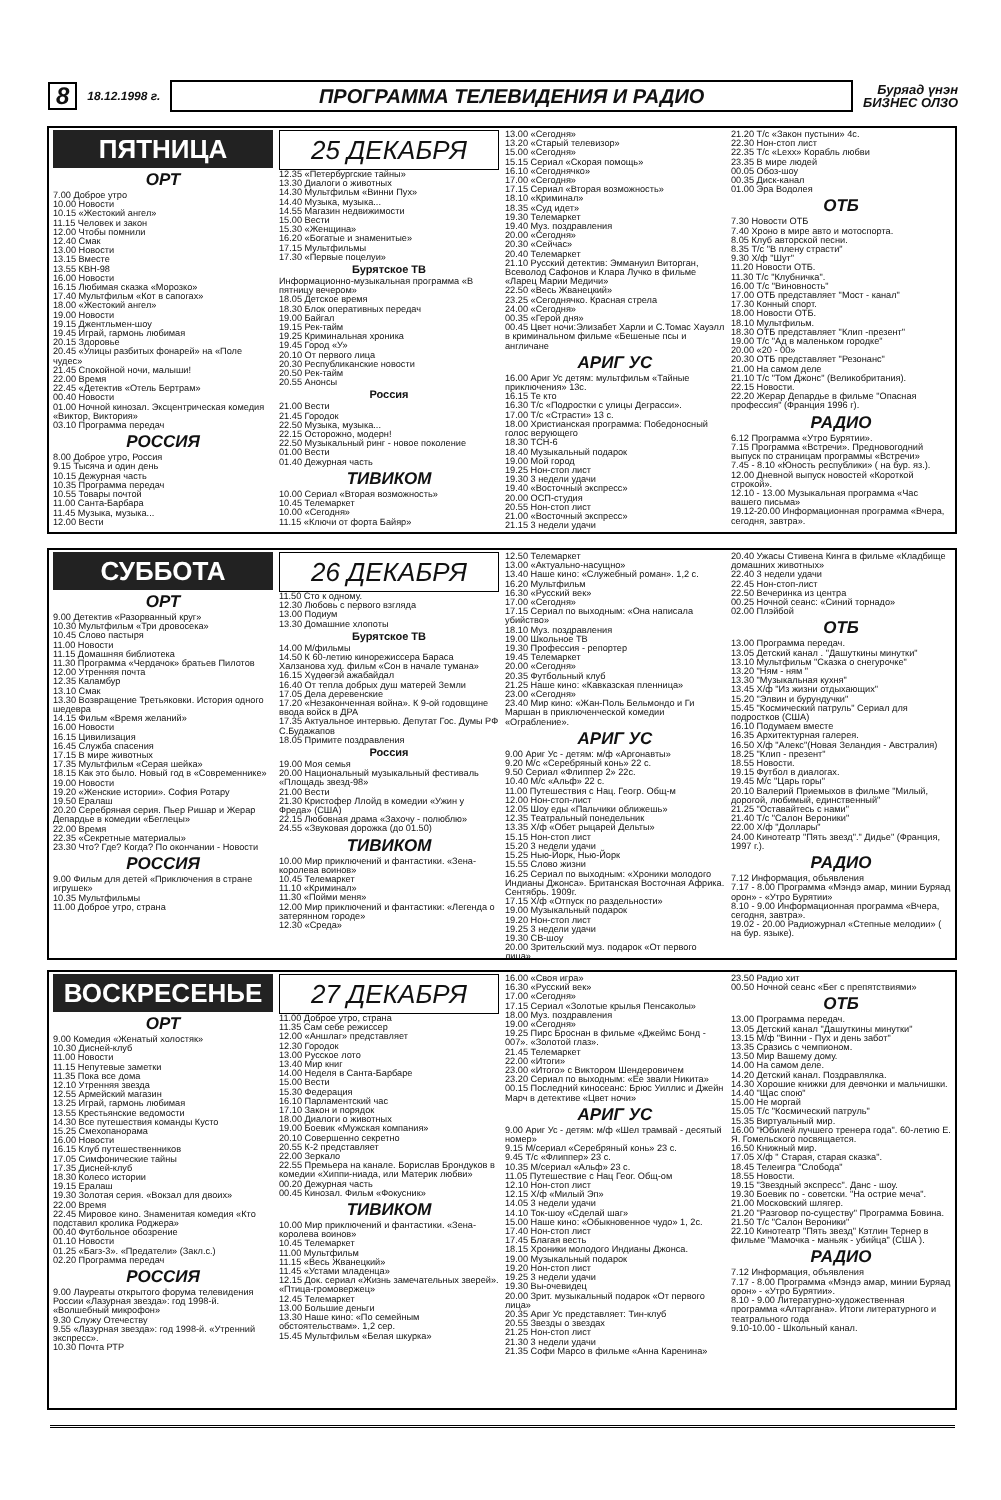8 18.12.1998 г.
ПРОГРАММА ТЕЛЕВИДЕНИЯ И РАДИО
Буряад үнэн
БИЗНЕС ОЛЗО
ПЯТНИЦА
ОРТ
7.00 Доброе утро
10.00 Новости
10.15 «Жестокий ангел»
11.15 Человек и закон
12.00 Чтобы помнили
12.40 Смак
13.00 Новости
13.15 Вместе
13.55 КВН-98
16.00 Новости
16.15 Любимая сказка «Морозко»
17.40 Мультфильм «Кот в сапогах»
18.00 «Жестокий ангел»
19.00 Новости
19.15 Джентльмен-шоу
19.45 Играй, гармонь любимая
20.15 Здоровье
20.45 «Улицы разбитых фонарей» на «Поле чудес»
21.45 Спокойной ночи, малыши!
22.00 Время
22.45 «Детектив «Отель Бертрам»
00.40 Новости
01.00 Ночной кинозал. Эксцентрическая комедия «Виктор, Виктория»
03.10 Программа передач
РОССИЯ
8.00 Доброе утро, Россия
9.15 Тысяча и один день
10.15 Дежурная часть
10.35 Программа передач
10.55 Товары почтой
11.00 Санта-Барбара
11.45 Музыка, музыка...
12.00 Вести
25 ДЕКАБРЯ
12.35 «Петербургские тайны»
13.30 Диалоги о животных
14.30 Мультфильм «Винни Пух»
14.40 Музыка, музыка...
14.55 Магазин недвижимости
15.00 Вести
15.30 «Женщина»
16.20 «Богатые и знаменитые»
17.15 Мультфильмы
17.30 «Первые поцелуи»
Бурятское ТВ
Информационно-музыкальная программа «В пятницу вечером»
18.05 Детское время
18.30 Блок оперативных передач
19.00 Байгал
19.15 Рек-тайм
19.25 Криминальная хроника
19.45 Город «У»
20.10 От первого лица
20.30 Республиканские новости
20.50 Рек-тайм
20.55 Анонсы
Россия
21.00 Вести
21.45 Городок
22.50 Музыка, музыка...
22.15 Осторожно, модерн!
22.50 Музыкальный ринг - новое поколение
01.00 Вести
01.40 Дежурная часть
ТИВИКОМ
10.00 Сериал «Вторая возможность»
10.45 Телемаркет
10.00 «Сегодня»
11.15 «Ключи от форта Байяр»
13.00 «Сегодня»
13.20 «Старый телевизор»
15.00 «Сегодня»
15.15 Сериал «Скорая помощь»
16.10 «Сегоднячко»
17.00 «Сегодня»
17.15 Сериал «Вторая возможность»
18.10 «Криминал»
18.35 «Суд идет»
19.30 Телемаркет
19.40 Муз. поздравления
20.00 «Сегодня»
20.30 «Сейчас»
20.40 Телемаркет
21.10 Русский детектив: Эммануил Виторган, Всеволод Сафонов и Клара Лучко в фильме «Ларец Марии Медичи»
22.50 «Весь Жванецкий»
23.25 «Сегоднячко. Красная стрела
24.00 «Сегодня»
00.35 «Герой дня»
00.45 Цвет ночи:Элизабет Харли и С.Томас Хауэлл в криминальном фильме «Бешеные псы и англичане
АРИГ УС
16.00 Ариг Ус детям: мультфильм «Тайные приключения» 13с.
16.15 Те кто
16.30 Т/с «Подростки с улицы Деграсси».
17.00 Т/с «Страсти» 13 с.
18.00 Христианская программа: Победоносный голос верующего
18.30 ТСН-6
18.40 Музыкальный подарок
19.00 Мой город
19.25 Нон-стоп лист
19.30 3 недели удачи
19.40 «Восточный экспресс»
20.00 ОСП-студия
20.55 Нон-стоп лист
21.00 «Восточный экспресс»
21.15 3 недели удачи
21.20 Т/с «Закон пустыни» 4с.
22.30 Нон-стоп лист
22.35 Т/с «Lexx» Корабль любви
23.35 В мире людей
00.05 Обоз-шоу
00.35 Диск-канал
01.00 Эра Водолея
ОТБ
7.30 Новости ОТБ
7.40 Хроно в мире авто и мотоспорта.
8.05 Клуб авторской песни.
8.35 Т/с "В плену страсти"
9.30 Х/ф "Шут"
11.20 Новости ОТБ.
11.30 Т/с "Клубничка".
16.00 Т/с "Виновность"
17.00 ОТБ представляет "Мост - канал"
17.30 Конный спорт.
18.00 Новости ОТБ.
18.10 Мультфильм.
18.30 ОТБ представляет "Клип -презент"
19.00 Т/с "Ад в маленьком городке"
20.00 «20 - 00»
20.30 ОТБ представляет "Резонанс"
21.00 На самом деле
21.10 Т/с "Том Джонс" (Великобритания).
22.15 Новости.
22.20 Жерар Депардье в фильме "Опасная профессия" (Франция 1996 г).
РАДИО
6.12 Программа «Утро Бурятии».
7.15 Программа «Встречи». Предновогодний выпуск по страницам программы «Встречи»
7.45 - 8.10 «Юность республики» ( на бур. яз.).
12.00 Дневной выпуск новостей «Короткой строкой».
12.10 - 13.00 Музыкальная программа «Час вашего письма»
19.12-20.00 Информационная программа «Вчера, сегодня, завтра».
СУББОТА
ОРТ
9.00 Детектив «Разорванный круг»
10.30 Мультфильм «Три дровосека»
10.45 Слово пастыря
11.00 Новости
11.15 Домашняя библиотека
11.30 Программа «Чердачок» братьев Пилотов
12.00 Утренняя почта
12.35 Каламбур
13.10 Смак
13.30 Возвращение Третьяковки. История одного шедевра
14.15 Фильм «Время желаний»
16.00 Новости
16.15 Цивилизация
16.45 Служба спасения
17.15 В мире животных
17.35 Мультфильм «Серая шейка»
18.15 Как это было. Новый год в «Современнике»
19.00 Новости
19.20 «Женские истории». София Ротару
19.50 Ералаш
20.20 Серебряная серия. Пьер Ришар и Жерар Депардье в комедии «Беглецы»
22.00 Время
22.35 «Секретные материалы»
23.30 Что? Где? Когда? По окончании - Новости
РОССИЯ
9.00 Фильм для детей «Приключения в стране игрушек»
10.35 Мультфильмы
11.00 Доброе утро, страна
26 ДЕКАБРЯ
11.50 Сто к одному.
12.30 Любовь с первого взгляда
13.00 Подиум
13.30 Домашние хлопоты
Бурятское ТВ
14.00 М/фильмы
14.50 К 60-летию кинорежиссера Бараса Халзанова худ. фильм «Сон в начале тумана»
16.15 Хүдөөгэй ажабайдал
16.40 От тепла добрых душ матерей Земли
17.05 Дела деревенские
17.20 «Незаконченная война». К 9-ой годовщине ввода войск в ДРА
17.35 Актуальное интервью. Депутат Гос. Думы РФ С.Будажапов
18.05 Примите поздравления
Россия
19.00 Моя семья
20.00 Национальный музыкальный фестиваль «Площадь звезд-98»
21.00 Вести
21.30 Кристофер Ллойд в комедии «Ужин у Фреда» (США)
22.15 Любовная драма «Захочу - полюблю»
24.55 «Звуковая дорожка (до 01.50)
ТИВИКОМ
10.00 Мир приключений и фантастики. «Зена-королева воинов»
10.45 Телемаркет
11.10 «Криминал»
11.30 «Пойми меня»
12.00 Мир приключений и фантастики: «Легенда о затерянном городе»
12.30 «Среда»
12.50 Телемаркет
13.00 «Актуально-насущно»
13.40 Наше кино: «Служебный роман». 1,2 с.
16.20 Мультфильм
16.30 «Русский век»
17.00 «Сегодня»
17.15 Сериал по выходным: «Она написала убийство»
18.10 Муз. поздравления
19.00 Школьное ТВ
19.30 Профессия - репортер
19.45 Телемаркет
20.00 «Сегодня»
20.35 Футбольный клуб
21.25 Наше кино: «Кавказская пленница»
23.00 «Сегодня»
23.40 Мир кино: «Жан-Поль Бельмондо и Ги Маршан в приключенческой комедии «Ограбление».
АРИГ УС
9.00 Ариг Ус - детям: м/ф «Аргонавты»
9.20 М/с «Серебряный конь» 22 с.
9.50 Сериал «Флиппер 2» 22с.
10.40 М/с «Альф» 22 с.
11.00 Путешествия с Нац. Геогр. Общ-м
12.00 Нон-стоп-лист
12.05 Шоу еды «Пальчики оближешь»
12.35 Театральный понедельник
13.35 Х/ф «Обет рыцарей Дельты»
15.15 Нон-стоп лист
15.20 3 недели удачи
15.25 Нью-Йорк, Нью-Йорк
15.55 Слово жизни
16.25 Сериал по выходным: «Хроники молодого Индианы Джонса». Британская Восточная Африка. Сентябрь. 1909г.
17.15 Х/ф «Отпуск по раздельности»
19.00 Музыкальный подарок
19.20 Нон-стоп лист
19.25 3 недели удачи
19.30 СВ-шоу
20.00 Зрительский муз. подарок «От первого лица»
20.40 Ужасы Стивена Кинга в фильме «Кладбище домашних животных»
22.40 3 недели удачи
22.45 Нон-стоп-лист
22.50 Вечеринка из центра
00.25 Ночной сеанс: «Синий торнадо»
02.00 Плэйбой
ОТБ
13.00 Программа передач.
13.05 Детский канал . "Дашуткины минутки"
13.10 Мультфильм "Сказка о снегурочке"
13.20 "Ням - ням "
13.30 "Музыкальная кухня"
13.45 Х/ф "Из жизни отдыхающих"
15.20 "Элвин и бурундучки"
15.45 "Космический патруль" Сериал для подростков (США)
16.10 Подумаем вместе
16.35 Архитектурная галерея.
16.50 Х/ф "Алекс"(Новая Зеландия - Австралия)
18.25 "Клип - презент"
18.55 Новости.
19.15 Футбол в диалогах.
19.45 М/с "Царь горы"
20.10 Валерий Приемыхов в фильме "Милый, дорогой, любимый, единственный"
21.25 "Оставайтесь с нами"
21.40 Т/с "Салон Вероники"
22.00 Х/ф "Доллары"
24.00 Кинотеатр "Пять звезд"." Дидье" (Франция, 1997 г.).
РАДИО
7.12 Информация, объявления
7.17 - 8.00 Программа «Мэндэ амар, минии Буряад орон» - «Утро Бурятии»
8.10 - 9.00 Информационная программа «Вчера, сегодня, завтра».
19.02 - 20.00 Радиожурнал «Степные мелодии» ( на бур. языке).
ВОСКРЕСЕНЬЕ
ОРТ
9.00 Комедия «Женатый холостяк»
10.30 Дисней-клуб
11.00 Новости
11.15 Непутевые заметки
11.35 Пока все дома
12.10 Утренняя звезда
12.55 Армейский магазин
13.25 Играй, гармонь любимая
13.55 Крестьянские ведомости
14.30 Все путешествия команды Кусто
15.25 Смехопанорама
16.00 Новости
16.15 Клуб путешественников
17.05 Симфонические тайны
17.35 Дисней-клуб
18.30 Колесо истории
19.15 Ералаш
19.30 Золотая серия. «Вокзал для двоих»
22.00 Время
22.45 Мировое кино. Знаменитая комедия «Кто подставил кролика Роджера»
00.40 Футбольное обозрение
01.10 Новости
01.25 «Багз-3». «Предатели» (Закл.с.)
02.20 Программа передач
РОССИЯ
9.00 Лауреаты открытого форума телевидения России «Лазурная звезда»: год 1998-й. «Волшебный микрофон»
9.30 Служу Отечеству
9.55 «Лазурная звезда»: год 1998-й. «Утренний экспресс».
10.30 Почта РТР
27 ДЕКАБРЯ
11.00 Доброе утро, страна
11.35 Сам себе режиссер
12.00 «Аншлаг» представляет
12.30 Городок
13.00 Русское лото
13.40 Мир книг
14.00 Неделя в Санта-Барбаре
15.00 Вести
15.30 Федерация
16.10 Парламентский час
17.10 Закон и порядок
18.00 Диалоги о животных
19.00 Боевик «Мужская компания»
20.10 Совершенно секретно
20.55 К-2 представляет
22.00 Зеркало
22.55 Премьера на канале. Борислав Брондуков в комедии «Хиппи-ниада, или Материк любви»
00.20 Дежурная часть
00.45 Кинозал. Фильм «Фокусник»
ТИВИКОМ
10.00 Мир приключений и фантастики. «Зена-королева воинов»
10.45 Телемаркет
11.00 Мультфильм
11.15 «Весь Жванецкий»
11.45 «Устами младенца»
12.15 Док. сериал «Жизнь замечательных зверей». «Птица-громовержец»
12.45 Телемаркет
13.00 Большие деньги
13.30 Наше кино: «По семейным обстоятельствам». 1,2 сер.
15.45 Мультфильм «Белая шкурка»
16.00 «Своя игра»
16.30 «Русский век»
17.00 «Сегодня»
17.15 Сериал «Золотые крылья Пенсаколы»
18.00 Муз. поздравления
19.00 «Сегодня»
19.25 Пирс Броснан в фильме «Джеймс Бонд - 007». «Золотой глаз».
21.45 Телемаркет
22.00 «Итоги»
23.00 «Итого» с Виктором Шендеровичем
23.20 Сериал по выходным: «Ее звали Никита»
00.15 Последний киносеанс: Брюс Уиллис и Джейн Марч в детективе «Цвет ночи»
АРИГ УС
9.00 Ариг Ус - детям: м/ф «Шел трамвай - десятый номер»
9.15 М/сериал «Серебряный конь» 23 с.
9.45 Т/с «Флиппер» 23 с.
10.35 М/сериал «Альф» 23 с.
11.05 Путешествие с Нац Геог. Общ-ом
12.10 Нон-стоп лист
12.15 Х/ф «Милый Эп»
14.05 3 недели удачи
14.10 Ток-шоу «Сделай шаг»
15.00 Наше кино: «Обыкновенное чудо» 1, 2с.
17.40 Нон-стоп лист
17.45 Благая весть
18.15 Хроники молодого Индианы Джонса.
19.00 Музыкальный подарок
19.20 Нон-стоп лист
19.25 3 недели удачи
19.30 Вы-очевидец
20.00 Зрит. музыкальный подарок «От первого лица»
20.35 Ариг Ус представляет: Тин-клуб
20.55 Звезды о звездах
21.25 Нон-стоп лист
21.30 3 недели удачи
21.35 Софи Марсо в фильме «Анна Каренина»
23.50 Радио хит
00.50 Ночной сеанс «Бег с препятствиями»
ОТБ
13.00 Программа передач.
13.05 Детский канал "Дашуткины минутки"
13.15 М/ф "Винни - Пух и день забот"
13.35 Сразись с чемпионом.
13.50 Мир Вашему дому.
14.00 На самом деле.
14.20 Детский канал. Поздравлялка.
14.30 Хорошие книжки для девчонки и мальчишки.
14.40 "Щас спою"
15.00 Не моргай
15.05 Т/с "Космический патруль"
15.35 Виртуальный мир.
16.00 "Юбилей лучшего тренера года". 60-летию Е. Я. Гомельского посвящается.
16.50 Книжный мир.
17.05 Х/ф " Старая, старая сказка".
18.45 Телеигра "Слобода"
18.55 Новости.
19.15 "Звездный экспресс". Данс - шоу.
19.30 Боевик по - советски. "На острие меча".
21.00 Московский шлягер.
21.20 "Разговор по-существу" Программа Бовина.
21.50 Т/с "Салон Вероники"
22.10 Кинотеатр "Пять звезд" Кэтлин Тернер в фильме "Мамочка - маньяк - убийца" (США ).
РАДИО
7.12 Информация, объявления
7.17 - 8.00 Программа «Мэндэ амар, минии Буряад орон» - «Утро Бурятии».
8.10 - 9.00 Литературно-художественная программа «Алтаргана». Итоги литературного и театрального года
9.10-10.00 - Школьный канал.